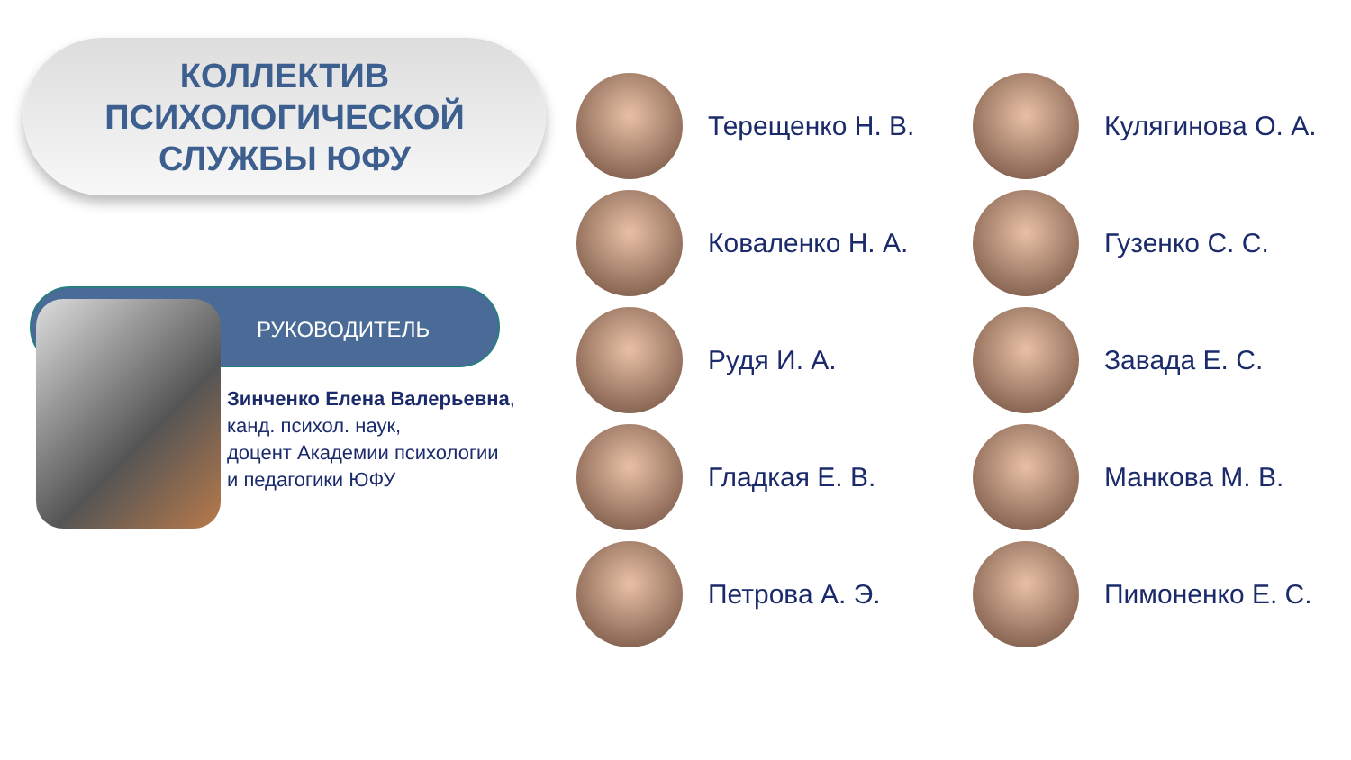КОЛЛЕКТИВ
ПСИХОЛОГИЧЕСКОЙ
СЛУЖБЫ ЮФУ
РУКОВОДИТЕЛЬ
Зинченко Елена Валерьевна,
канд. психол. наук,
доцент Академии психологии
и педагогики ЮФУ
Терещенко Н. В.
Кулягинова О. А.
Коваленко Н. А.
Гузенко С. С.
Рудя И. А.
Завада Е. С.
Гладкая Е. В.
Манкова М. В.
Петрова А. Э.
Пимоненко Е. С.